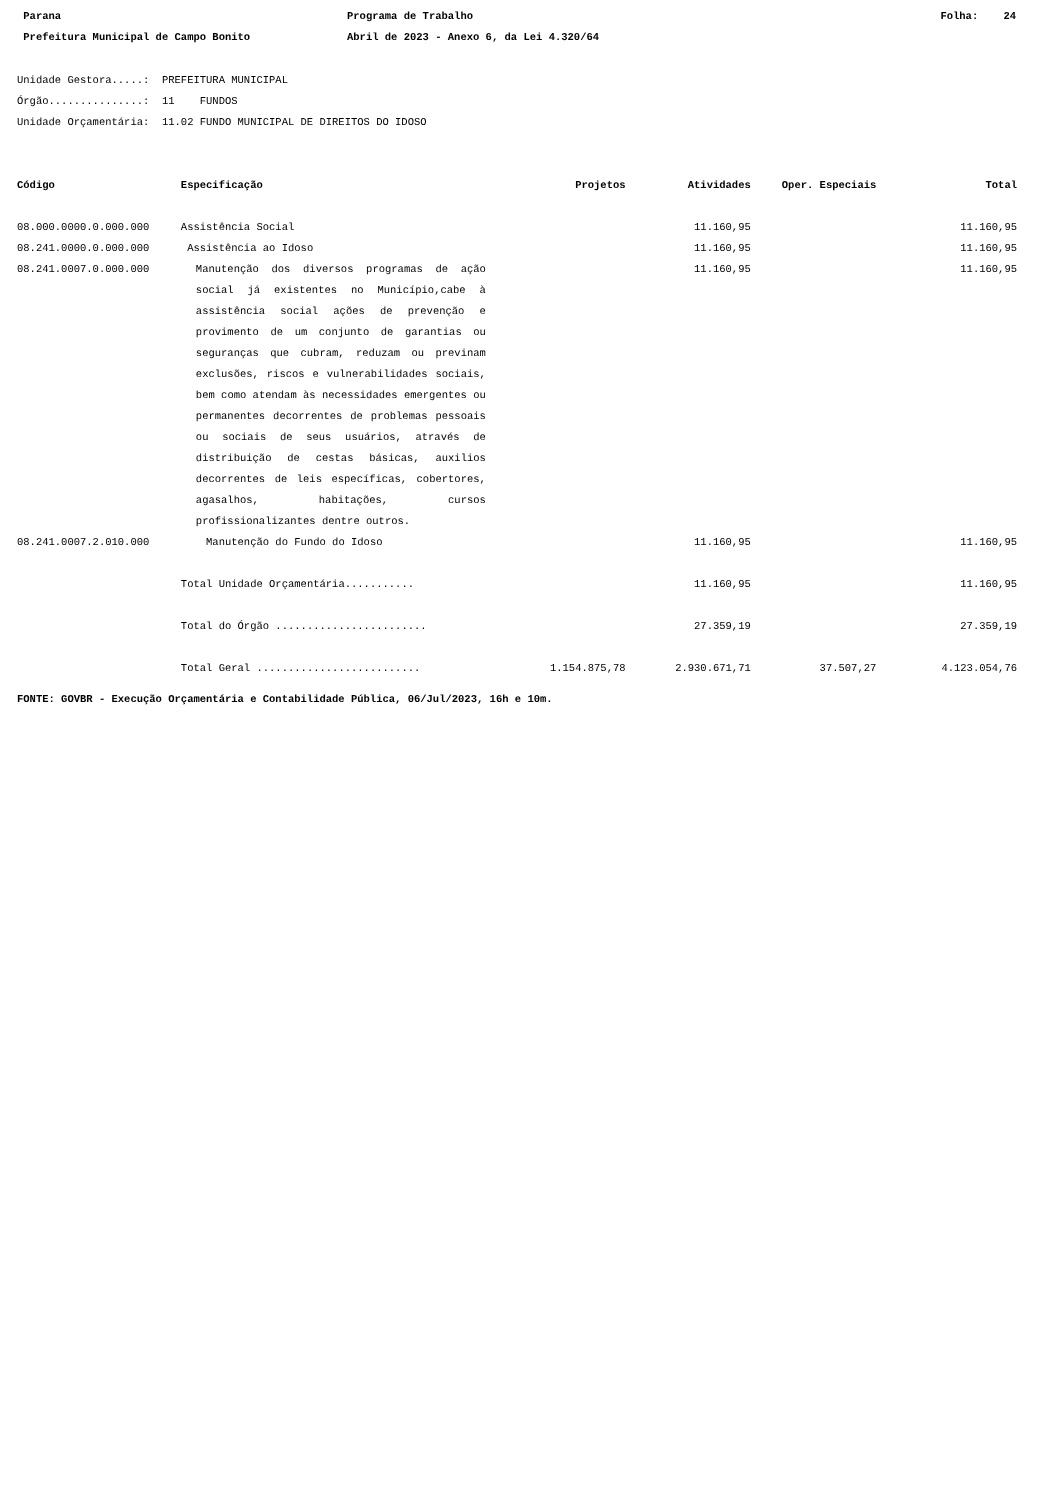Parana
Programa de Trabalho
Folha: 24
Prefeitura Municipal de Campo Bonito
Abril de 2023 - Anexo 6, da Lei 4.320/64
Unidade Gestora.....: PREFEITURA MUNICIPAL
Órgão...............: 11 FUNDOS
Unidade Orçamentária: 11.02 FUNDO MUNICIPAL DE DIREITOS DO IDOSO
| Código | Especificação | Projetos | Atividades | Oper. Especiais | Total |
| --- | --- | --- | --- | --- | --- |
| 08.000.0000.0.000.000 | Assistência Social | | 11.160,95 | | 11.160,95 |
| 08.241.0000.0.000.000 | Assistência ao Idoso | | 11.160,95 | | 11.160,95 |
| 08.241.0007.0.000.000 | Manutenção dos diversos programas de ação social já existentes no Município,cabe à assistência social ações de prevenção e provimento de um conjunto de garantias ou seguranças que cubram, reduzam ou previnam exclusões, riscos e vulnerabilidades sociais, bem como atendam às necessidades emergentes ou permanentes decorrentes de problemas pessoais ou sociais de seus usuários, através de distribuição de cestas básicas, auxilios decorrentes de leis específicas, cobertores, agasalhos, habitações, cursos profissionalizantes dentre outros. | | 11.160,95 | | 11.160,95 |
| 08.241.0007.2.010.000 | Manutenção do Fundo do Idoso | | 11.160,95 | | 11.160,95 |
| | Total Unidade Orçamentária........... | | 11.160,95 | | 11.160,95 |
| | Total do Órgão ........................ | | 27.359,19 | | 27.359,19 |
| | Total Geral .......................... | 1.154.875,78 | 2.930.671,71 | 37.507,27 | 4.123.054,76 |
FONTE: GOVBR - Execução Orçamentária e Contabilidade Pública, 06/Jul/2023, 16h e 10m.